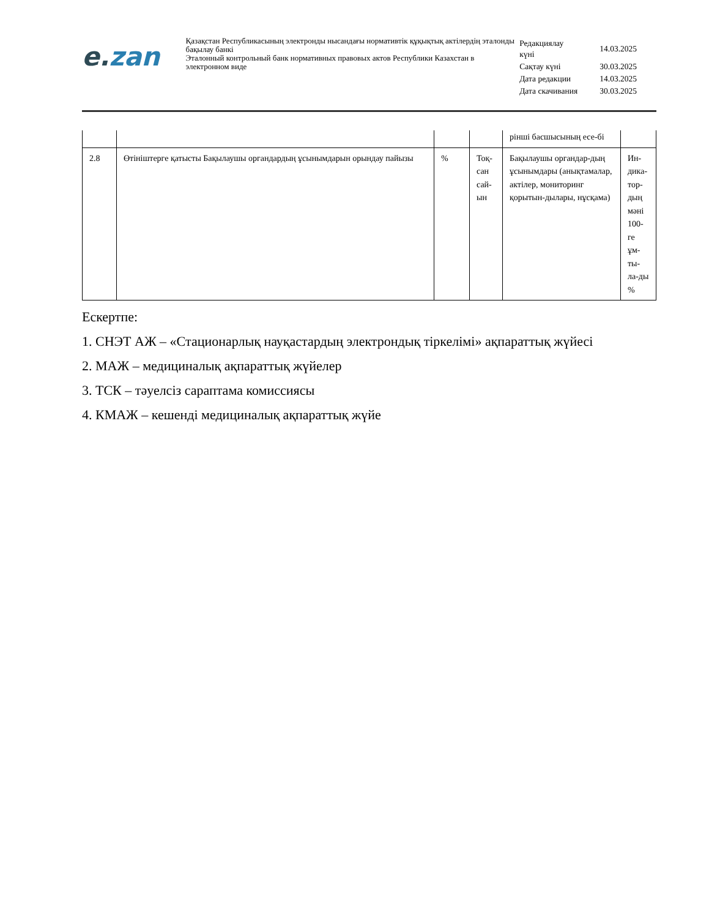e. zan
Қазақстан Республикасының электронды нысандағы нормативтік құқықтық актілердің эталонды бақылау банкі
Эталонный контрольный банк нормативных правовых актов Республики Казахстан в электронном виде
| Редакциялау күні | 14.03.2025 |
| Сақтау күні | 30.03.2025 |
| Дата редакции | 14.03.2025 |
| Дата скачивания | 30.03.2025 |
| | | | | рінші басшысының есе-бі | |
| 2.8 | Өтініштерге қатысты Бақылаушы органдардың ұсынымдарын орындау пайызы | % | Тоқ-сан сай-ын | Бақылаушы органдар-дың ұсынымдары (анықтамалар, актілер, мониторинг қорытын-дылары, нұсқама) | Ин-дика-тор-дың мәні 100-ге ұм-ты-ла-ды % |
Ескертпе:
1. СНЭТ АЖ – «Стационарлық науқастардың электрондық тіркелімі» ақпараттық жүйесі
2. МАЖ – медициналық ақпараттық жүйелер
3. ТСК – тәуелсіз сараптама комиссиясы
4. КМАЖ – кешенді медициналық ақпараттық жүйе